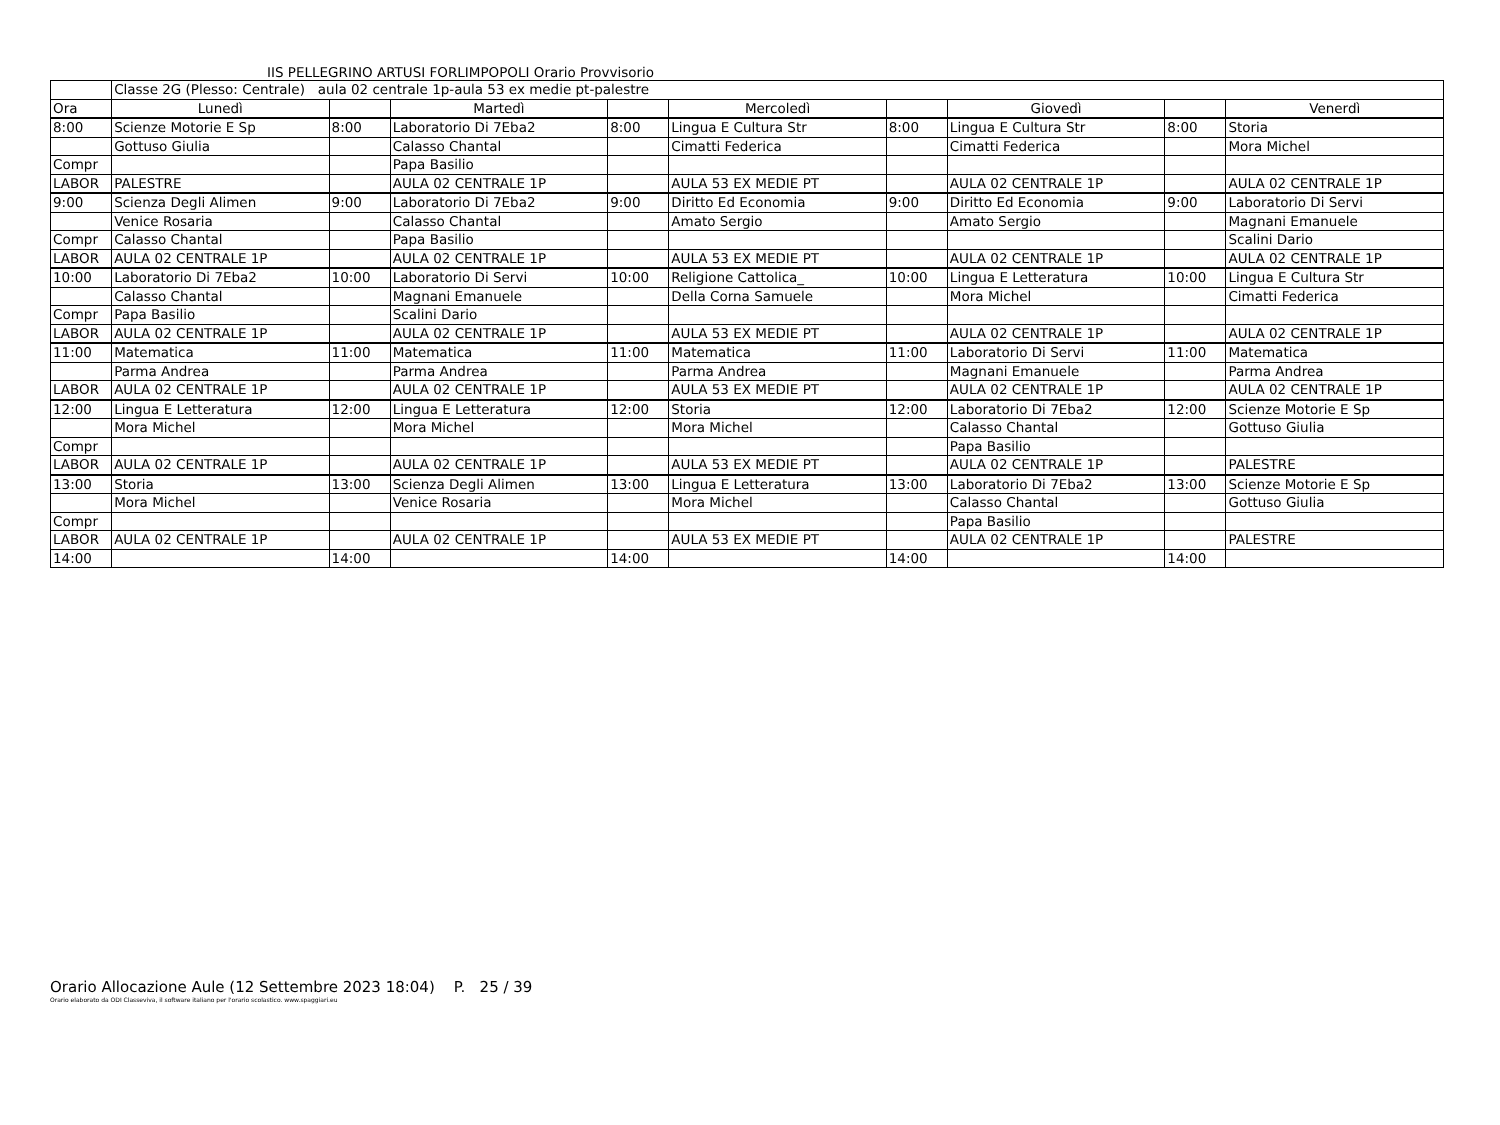IIS PELLEGRINO ARTUSI FORLIMPOPOLI Orario Provvisorio
| | Classe 2G (Plesso: Centrale) aula 02 centrale 1p-aula 53 ex medie pt-palestre | | | | | | | | |
| Ora | Lunedì | | Martedì | | Mercoledì | | Giovedì | | Venerdì |
| 8:00 | Scienze Motorie E Sp | 8:00 | Laboratorio Di 7Eba2 | 8:00 | Lingua E Cultura Str | 8:00 | Lingua E Cultura Str | 8:00 | Storia |
| | Gottuso Giulia | | Calasso Chantal | | Cimatti Federica | | Cimatti Federica | | Mora Michel |
| Compr | | | Papa Basilio | | | | | | |
| LABOR | PALESTRE | | AULA 02 CENTRALE 1P | | AULA 53 EX MEDIE PT | | AULA 02 CENTRALE 1P | | AULA 02 CENTRALE 1P |
| 9:00 | Scienza Degli Alimen | 9:00 | Laboratorio Di 7Eba2 | 9:00 | Diritto Ed Economia | 9:00 | Diritto Ed Economia | 9:00 | Laboratorio Di Servi |
| | Venice Rosaria | | Calasso Chantal | | Amato Sergio | | Amato Sergio | | Magnani Emanuele |
| Compr | Calasso Chantal | | Papa Basilio | | | | | | Scalini Dario |
| LABOR | AULA 02 CENTRALE 1P | | AULA 02 CENTRALE 1P | | AULA 53 EX MEDIE PT | | AULA 02 CENTRALE 1P | | AULA 02 CENTRALE 1P |
| 10:00 | Laboratorio Di 7Eba2 | 10:00 | Laboratorio Di Servi | 10:00 | Religione Cattolica_ | 10:00 | Lingua E Letteratura | 10:00 | Lingua E Cultura Str |
| | Calasso Chantal | | Magnani Emanuele | | Della Corna Samuele | | Mora Michel | | Cimatti Federica |
| Compr | Papa Basilio | | Scalini Dario | | | | | | |
| LABOR | AULA 02 CENTRALE 1P | | AULA 02 CENTRALE 1P | | AULA 53 EX MEDIE PT | | AULA 02 CENTRALE 1P | | AULA 02 CENTRALE 1P |
| 11:00 | Matematica | 11:00 | Matematica | 11:00 | Matematica | 11:00 | Laboratorio Di Servi | 11:00 | Matematica |
| | Parma Andrea | | Parma Andrea | | Parma Andrea | | Magnani Emanuele | | Parma Andrea |
| LABOR | AULA 02 CENTRALE 1P | | AULA 02 CENTRALE 1P | | AULA 53 EX MEDIE PT | | AULA 02 CENTRALE 1P | | AULA 02 CENTRALE 1P |
| 12:00 | Lingua E Letteratura | 12:00 | Lingua E Letteratura | 12:00 | Storia | 12:00 | Laboratorio Di 7Eba2 | 12:00 | Scienze Motorie E Sp |
| | Mora Michel | | Mora Michel | | Mora Michel | | Calasso Chantal | | Gottuso Giulia |
| Compr | | | | | | | Papa Basilio | | |
| LABOR | AULA 02 CENTRALE 1P | | AULA 02 CENTRALE 1P | | AULA 53 EX MEDIE PT | | AULA 02 CENTRALE 1P | | PALESTRE |
| 13:00 | Storia | 13:00 | Scienza Degli Alimen | 13:00 | Lingua E Letteratura | 13:00 | Laboratorio Di 7Eba2 | 13:00 | Scienze Motorie E Sp |
| | Mora Michel | | Venice Rosaria | | Mora Michel | | Calasso Chantal | | Gottuso Giulia |
| Compr | | | | | | | Papa Basilio | | |
| LABOR | AULA 02 CENTRALE 1P | | AULA 02 CENTRALE 1P | | AULA 53 EX MEDIE PT | | AULA 02 CENTRALE 1P | | PALESTRE |
| 14:00 | | 14:00 | | 14:00 | | 14:00 | | 14:00 | |
Orario Allocazione Aule (12 Settembre 2023 18:04) P. 25 / 39
Orario elaborato da ODI Classeviva, il software italiano per l'orario scolastico. www.spaggiari.eu